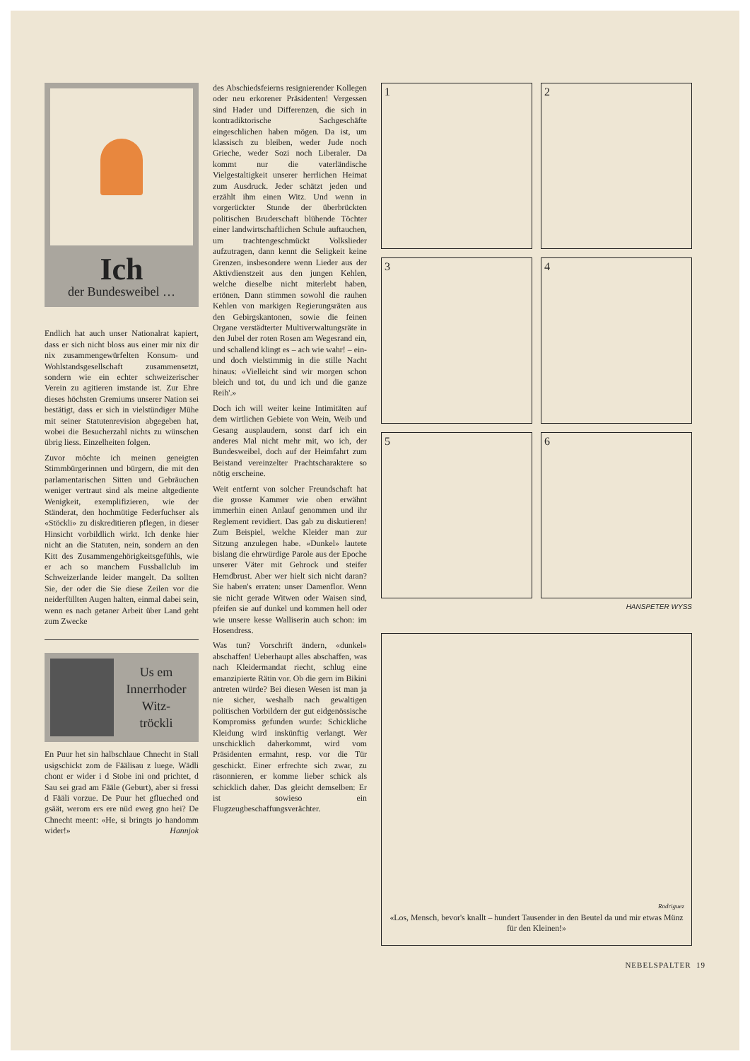Ich
der Bundesweibel …
Endlich hat auch unser Nationalrat kapiert, dass er sich nicht bloss aus einer mir nix dir nix zusammengewürfelten Konsum- und Wohlstandsgesellschaft zusammensetzt, sondern wie ein echter schweizerischer Verein zu agitieren imstande ist. Zur Ehre dieses höchsten Gremiums unserer Nation sei bestätigt, dass er sich in vielstündiger Mühe mit seiner Statutenrevision abgegeben hat, wobei die Besucherzahl nichts zu wünschen übrig liess. Einzelheiten folgen.
Zuvor möchte ich meinen geneigten Stimmbürgerinnen und bürgern, die mit den parlamentarischen Sitten und Gebräuchen weniger vertraut sind als meine altgediente Wenigkeit, exemplifizieren, wie der Ständerat, den hochmütige Federfuchser als «Stöckli» zu diskreditieren pflegen, in dieser Hinsicht vorbildlich wirkt. Ich denke hier nicht an die Statuten, nein, sondern an den Kitt des Zusammengehörigkeitsgefühls, wie er ach so manchem Fussballclub im Schweizerlande leider mangelt. Da sollten Sie, der oder die Sie diese Zeilen vor die neiderfüllten Augen halten, einmal dabei sein, wenn es nach getaner Arbeit über Land geht zum Zwecke
Us em
Innerrhoder
Witz-
tröckli
En Puur het sin halbschlaue Chnecht in Stall usigschickt zom de Fäälisau z luege. Wädli chont er wider i d Stobe ini ond prichtet, d Sau sei grad am Fääle (Geburt), aber si fressi d Fääli vorzue. De Puur het gflueched ond gsäät, werom ers ere nüd eweg gno hei? De Chnecht meent: «He, si bringts jo handomm wider!» Hannjok
des Abschiedsfeierns resignierender Kollegen oder neu erkorener Präsidenten! Vergessen sind Hader und Differenzen, die sich in kontradiktorische Sachgeschäfte eingeschlichen haben mögen. Da ist, um klassisch zu bleiben, weder Jude noch Grieche, weder Sozi noch Liberaler. Da kommt nur die vaterländische Vielgestaltigkeit unserer herrlichen Heimat zum Ausdruck. Jeder schätzt jeden und erzählt ihm einen Witz. Und wenn in vorgerückter Stunde der überbrückten politischen Bruderschaft blühende Töchter einer landwirtschaftlichen Schule auftauchen, um trachtengeschmückt Volkslieder aufzutragen, dann kennt die Seligkeit keine Grenzen, insbesondere wenn Lieder aus der Aktivdienstzeit aus den jungen Kehlen, welche dieselbe nicht miterlebt haben, ertönen. Dann stimmen sowohl die rauhen Kehlen von markigen Regierungsräten aus den Gebirgskantonen, sowie die feinen Organe verstädterter Multiverwaltungsräte in den Jubel der roten Rosen am Wegesrand ein, und schallend klingt es – ach wie wahr! – ein- und doch vielstimmig in die stille Nacht hinaus: «Vielleicht sind wir morgen schon bleich und tot, du und ich und die ganze Reih'.»
Doch ich will weiter keine Intimitäten auf dem wirtlichen Gebiete von Wein, Weib und Gesang ausplaudern, sonst darf ich ein anderes Mal nicht mehr mit, wo ich, der Bundesweibel, doch auf der Heimfahrt zum Beistand vereinzelter Prachtscharaktere so nötig erscheine.
Weit entfernt von solcher Freundschaft hat die grosse Kammer wie oben erwähnt immerhin einen Anlauf genommen und ihr Reglement revidiert. Das gab zu diskutieren! Zum Beispiel, welche Kleider man zur Sitzung anzulegen habe. «Dunkel» lautete bislang die ehrwürdige Parole aus der Epoche unserer Väter mit Gehrock und steifer Hemdbrust. Aber wer hielt sich nicht daran? Sie haben's erraten: unser Damenflor. Wenn sie nicht gerade Witwen oder Waisen sind, pfeifen sie auf dunkel und kommen hell oder wie unsere kesse Walliserin auch schon: im Hosendress.
Was tun? Vorschrift ändern, «dunkel» abschaffen! Ueberhaupt alles abschaffen, was nach Kleidermandat riecht, schlug eine emanzipierte Rätin vor. Ob die gern im Bikini antreten würde? Bei diesen Wesen ist man ja nie sicher, weshalb nach gewaltigen politischen Vorbildern der gut eidgenössische Kompromiss gefunden wurde: Schickliche Kleidung wird inskünftig verlangt. Wer unschicklich daherkommt, wird vom Präsidenten ermahnt, resp. vor die Tür geschickt. Einer erfrechte sich zwar, zu räsonnieren, er komme lieber schick als schicklich daher. Das gleicht demselben: Er ist sowieso ein Flugzeugbeschaffungsverächter.
1
2
3
4
5
6
HANSPETER WYSS
Rodriguez
«Los, Mensch, bevor's knallt – hundert Tausender in den Beutel da und mir etwas Münz für den Kleinen!»
NEBELSPALTER 19